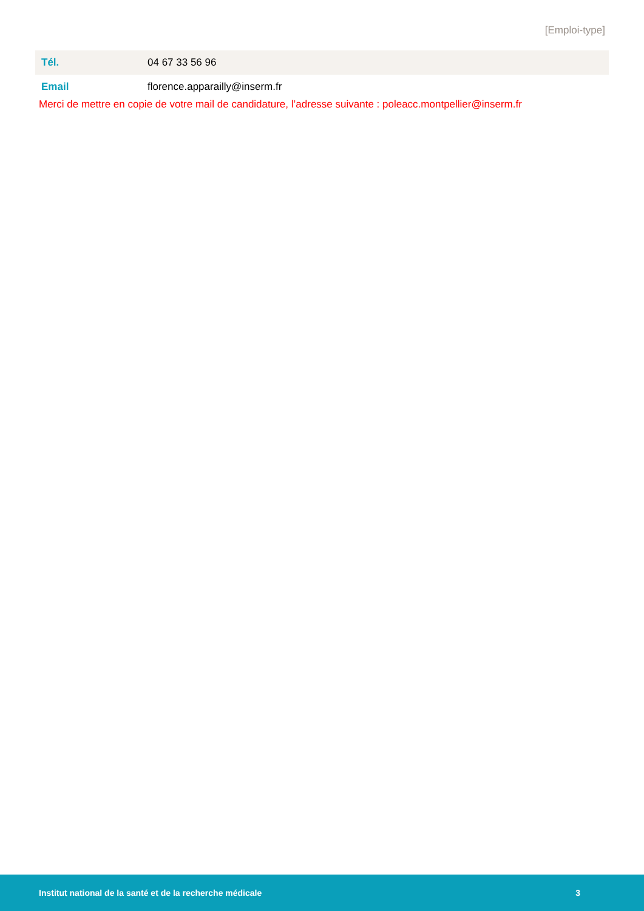[Emploi-type]
| Tél. | 04 67 33 56 96 |
| Email | florence.apparailly@inserm.fr |
Merci de mettre en copie de votre mail de candidature, l’adresse suivante : poleacc.montpellier@inserm.fr
Institut national de la santé et de la recherche médicale 3